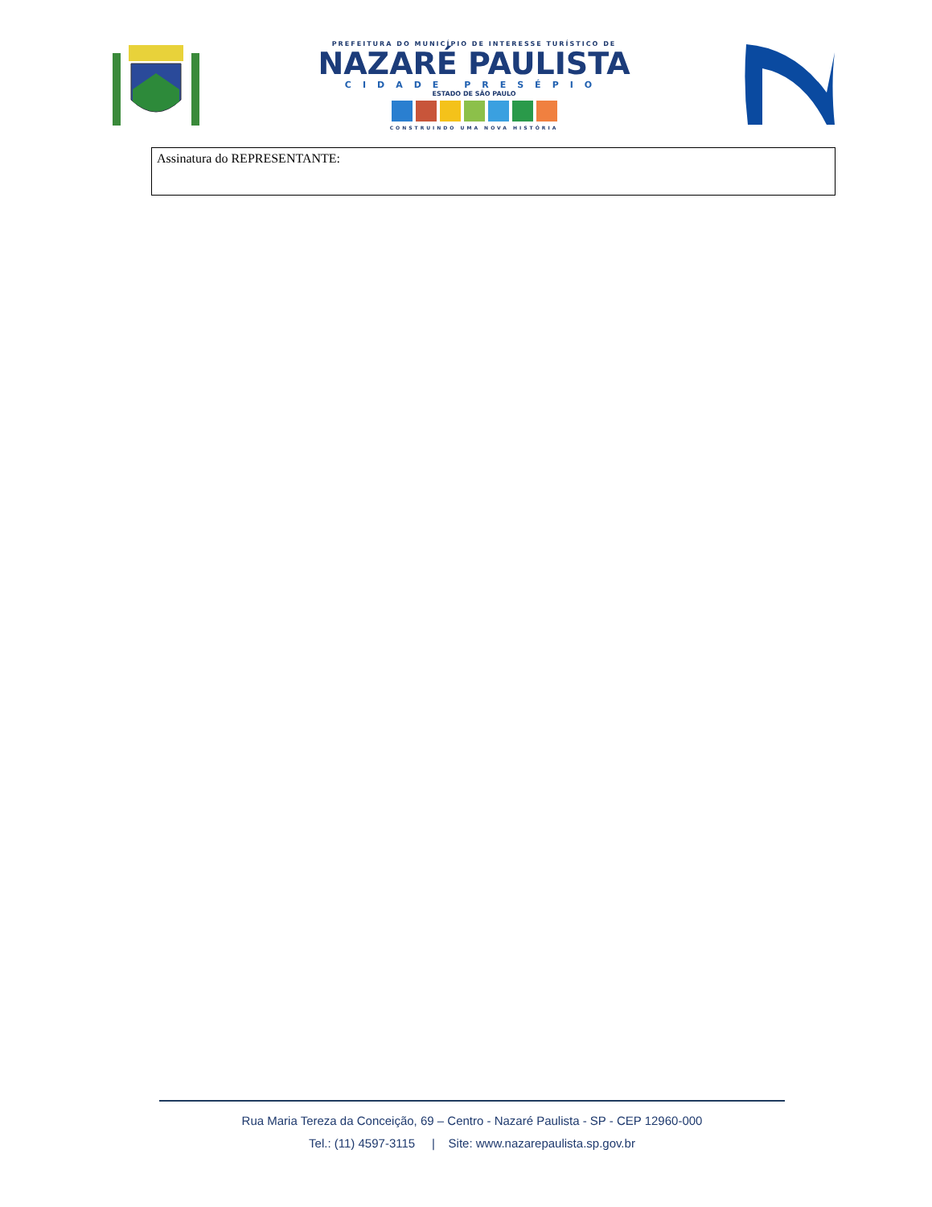PREFEITURA DO MUNICÍPIO DE INTERESSE TURÍSTICO DE
NAZARÉ PAULISTA
CIDADE PRESÉPIO
ESTADO DE SÃO PAULO
CONSTRUINDO UMA NOVA HISTÓRIA
Assinatura do REPRESENTANTE:
Rua Maria Tereza da Conceição, 69 – Centro - Nazaré Paulista - SP - CEP 12960-000
Tel.: (11) 4597-3115 | Site: www.nazarepaulista.sp.gov.br